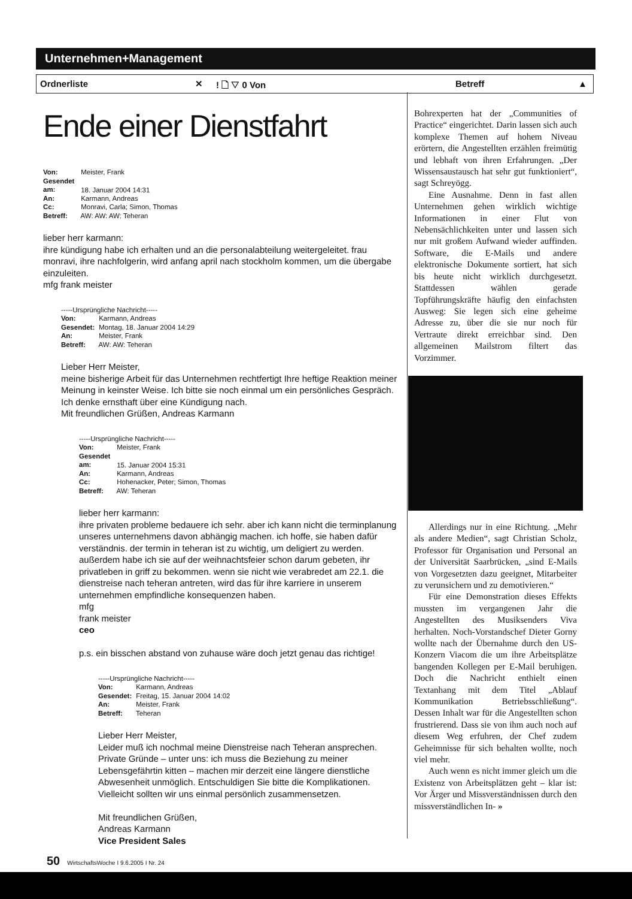Unternehmen+Management
Ordnerliste ✕! 🗋 ▽ 0 Von Betreff ▲
Ende einer Dienstfahrt
Von: Meister, Frank
Gesendet am: 18. Januar 2004 14:31
An: Karmann, Andreas
Cc: Monravi, Carla; Simon, Thomas
Betreff: AW: AW: AW: Teheran
lieber herr karmann:
ihre kündigung habe ich erhalten und an die personalabteilung weitergeleitet. frau monravi, ihre nachfolgerin, wird anfang april nach stockholm kommen, um die übergabe einzuleiten.
mfg frank meister
-----Ursprüngliche Nachricht-----
Von: Karmann, Andreas
Gesendet: Montag, 18. Januar 2004 14:29
An: Meister, Frank
Betreff: AW: AW: Teheran
Lieber Herr Meister,
meine bisherige Arbeit für das Unternehmen rechtfertigt Ihre heftige Reaktion meiner Meinung in keinster Weise. Ich bitte sie noch einmal um ein persönliches Gespräch. Ich denke ernsthaft über eine Kündigung nach.
Mit freundlichen Grüßen, Andreas Karmann
-----Ursprüngliche Nachricht-----
Von: Meister, Frank
Gesendet am: 15. Januar 2004 15:31
An: Karmann, Andreas
Cc: Hohenacker, Peter; Simon, Thomas
Betreff: AW: Teheran
lieber herr karmann:
ihre privaten probleme bedauere ich sehr. aber ich kann nicht die terminplanung unseres unternehmens davon abhängig machen. ich hoffe, sie haben dafür verständnis. der termin in teheran ist zu wichtig, um deligiert zu werden. außerdem habe ich sie auf der weihnachtsfeier schon darum gebeten, ihr privatleben in griff zu bekommen. wenn sie nicht wie verabredet am 22.1. die dienstreise nach teheran antreten, wird das für ihre karriere in unserem unternehmen empfindliche konsequenzen haben.
mfg
frank meister
ceo
p.s. ein bisschen abstand von zuhause wäre doch jetzt genau das richtige!
-----Ursprüngliche Nachricht-----
Von: Karmann, Andreas
Gesendet: Freitag, 15. Januar 2004 14:02
An: Meister, Frank
Betreff: Teheran
Lieber Herr Meister,
Leider muß ich nochmal meine Dienstreise nach Teheran ansprechen. Private Gründe – unter uns: ich muss die Beziehung zu meiner Lebensgefährtin kitten – machen mir derzeit eine längere dienstliche Abwesenheit unmöglich. Entschuldigen Sie bitte die Komplikationen. Vielleicht sollten wir uns einmal persönlich zusammensetzen.
Mit freundlichen Grüßen,
Andreas Karmann
Vice President Sales
Bohrexperten hat der „Communities of Practice“ eingerichtet. Darin lassen sich auch komplexe Themen auf hohem Niveau erörtern, die Angestellten erzählen freimütig und lebhaft von ihren Erfahrungen. „Der Wissensaustausch hat sehr gut funktioniert“, sagt Schreyögg.
Eine Ausnahme. Denn in fast allen Unternehmen gehen wirklich wichtige Informationen in einer Flut von Nebensächlichkeiten unter und lassen sich nur mit großem Aufwand wieder auffinden. Software, die E-Mails und andere elektronische Dokumente sortiert, hat sich bis heute nicht wirklich durchgesetzt. Stattdessen wählen gerade Topführungskräfte häufig den einfachsten Ausweg: Sie legen sich eine geheime Adresse zu, über die sie nur noch für Vertraute direkt erreichbar sind. Den allgemeinen Mailstrom filtert das Vorzimmer.
Allerdings nur in eine Richtung. „Mehr als andere Medien“, sagt Christian Scholz, Professor für Organisation und Personal an der Universität Saarbrücken, „sind E-Mails von Vorgesetzten dazu geeignet, Mitarbeiter zu verunsichern und zu demotivieren.“
Für eine Demonstration dieses Effekts mussten im vergangenen Jahr die Angestellten des Musiksenders Viva herhalten. Noch-Vorstandschef Dieter Gorny wollte nach der Übernahme durch den US-Konzern Viacom die um ihre Arbeitsplätze bangenden Kollegen per E-Mail beruhigen. Doch die Nachricht enthielt einen Textanhang mit dem Titel „Ablauf Kommunikation Betriebsschließung“. Dessen Inhalt war für die Angestellten schon frustrierend. Dass sie von ihm auch noch auf diesem Weg erfuhren, der Chef zudem Geheimnisse für sich behalten wollte, noch viel mehr.
Auch wenn es nicht immer gleich um die Existenz von Arbeitsplätzen geht – klar ist: Vor Ärger und Missverständnissen durch den missverständlichen In- »
50 WirtschaftsWoche I 9.6.2005 I Nr. 24